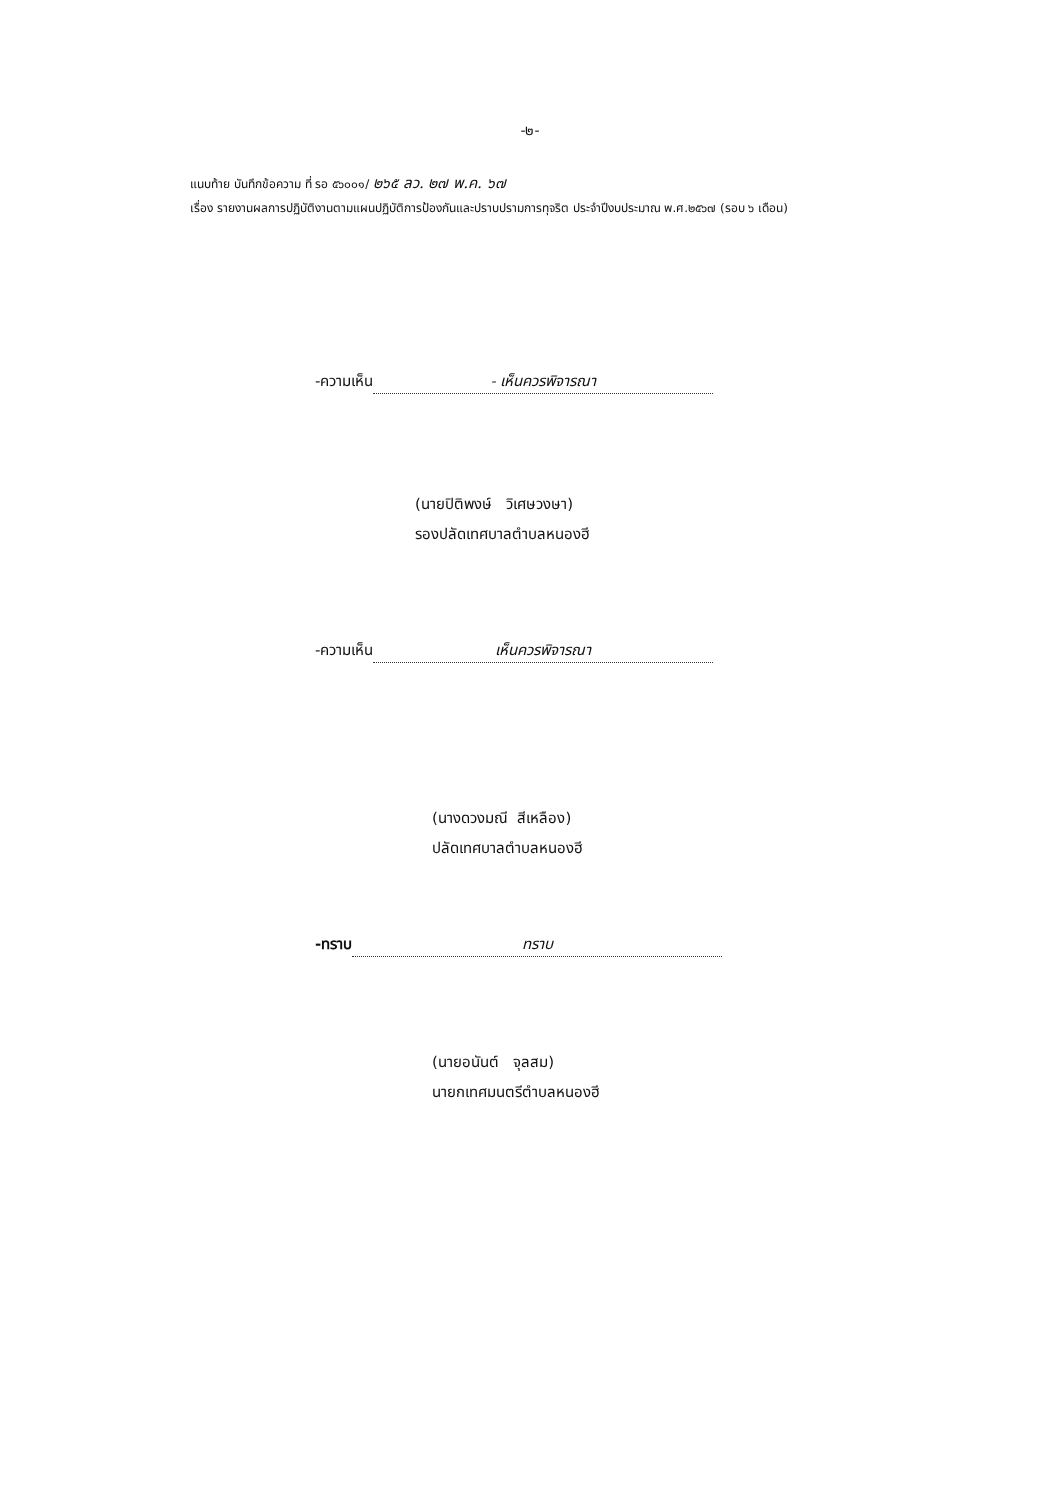-๒-
แนบท้าย บันทึกข้อความ ที่ รอ ๕๖๐๐๑/ ๒๖๕ ลว. ๒๗ พ.ค. ๖๗
เรื่อง รายงานผลการปฏิบัติงานตามแผนปฏิบัติการป้องกันและปราบปรามการทุจริต ประจำปีงบประมาณ พ.ศ.๒๕๖๗ (รอบ ๖ เดือน)
-ความเห็น - เห็นควรพิจารณา
(นายปิติพงษ์ วิเศษวงษา)
รองปลัดเทศบาลตำบลหนองฮี
-ความเห็น เห็นควรพิจารณา
(นางดวงมณี สีเหลือง)
ปลัดเทศบาลตำบลหนองฮี
-ทราบ ทราบ
(นายอนันต์ จุลสม)
นายกเทศมนตรีตำบลหนองฮี